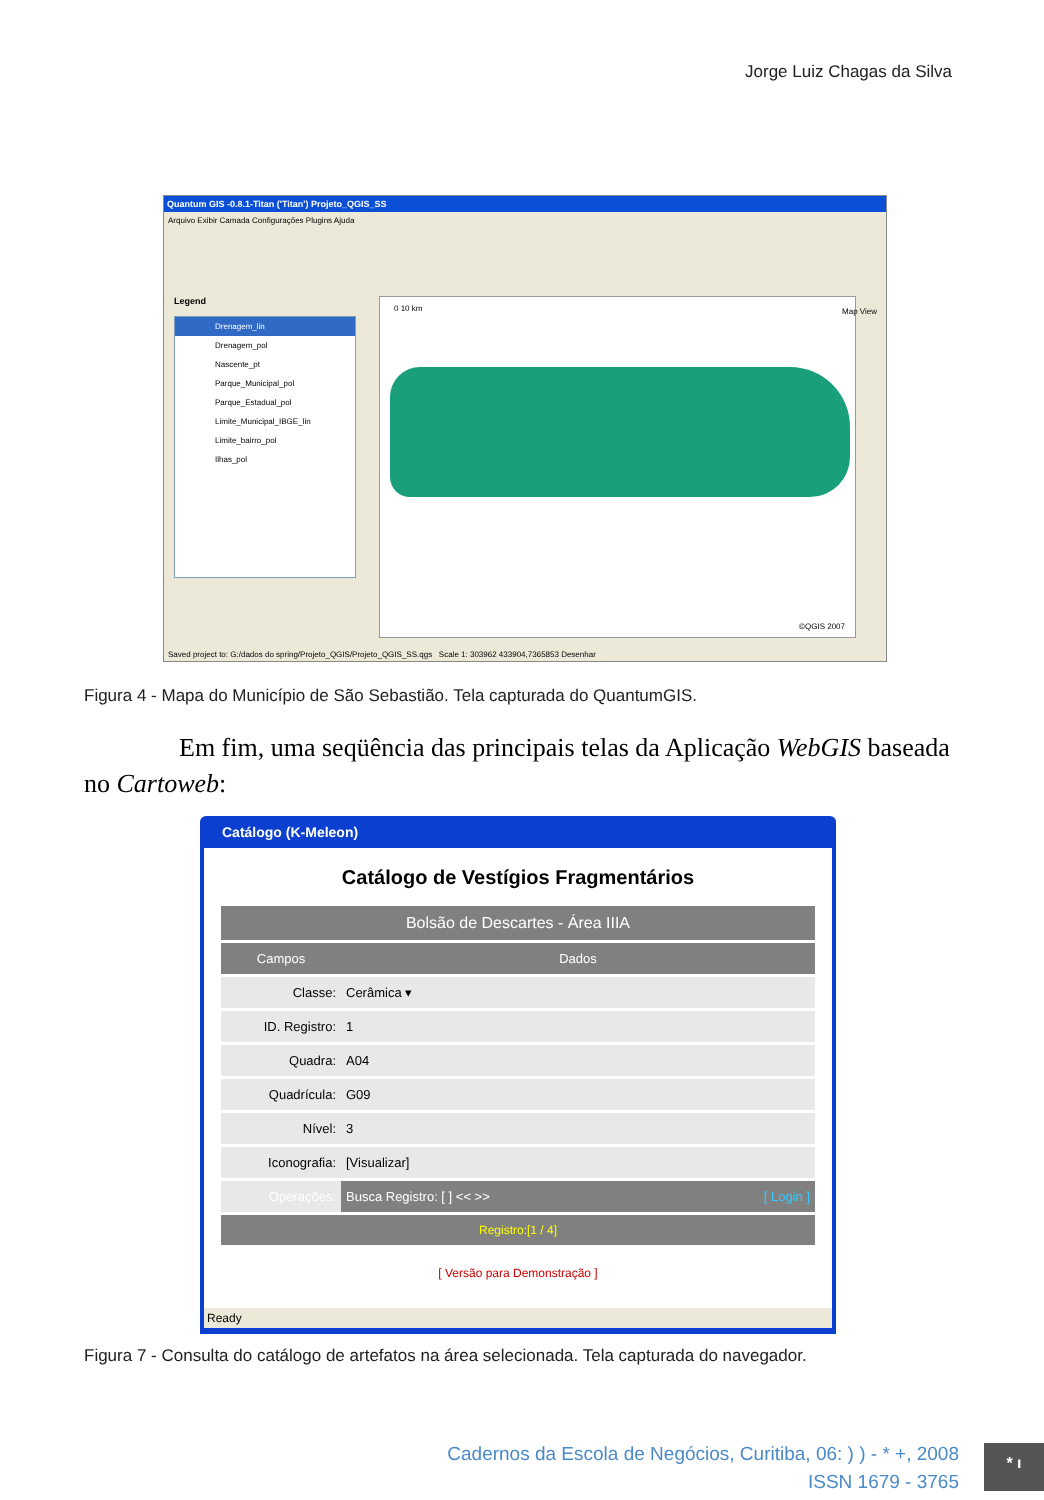Jorge Luiz Chagas da Silva
Quantum GIS -0.8.1-Titan ('Titan') Projeto_QGIS_SS
Arquivo Exibir Camada Configurações Plugins Ajuda
Legend
Drenagem_lin
Drenagem_pol
Nascente_pt
Parque_Municipal_pol
Parque_Estadual_pol
Limite_Municipal_IBGE_lin
Limite_bairro_pol
Ilhas_pol
0 10 km
©QGIS 2007
Map View
Saved project to: G:/dados do spring/Projeto_QGIS/Projeto_QGIS_SS.qgs Scale 1: 303962 433904,7365853 Desenhar
Figura 4 - Mapa do Município de São Sebastião. Tela capturada do QuantumGIS.
Em fim, uma seqüência das principais telas da Aplicação WebGIS baseada no Cartoweb:
Catálogo (K-Meleon)
Catálogo de Vestígios Fragmentários
| Bolsão de Descartes - Área IIIA | |
| --- | --- |
| Campos | Dados |
| Classe: | Cerâmica ▾ |
| ID. Registro: | 1 |
| Quadra: | A04 |
| Quadrícula: | G09 |
| Nível: | 3 |
| Iconografia: | [Visualizar] |
| Operações: | Busca Registro: [ ] << >> [ Login ] |
| Registro:[1 / 4] | |
[ Versão para Demonstração ]
Ready
Figura 7 - Consulta do catálogo de artefatos na área selecionada. Tela capturada do navegador.
Cadernos da Escola de Negócios, Curitiba, 06: ) ) - * +, 2008
ISSN 1679 - 3765
* ı